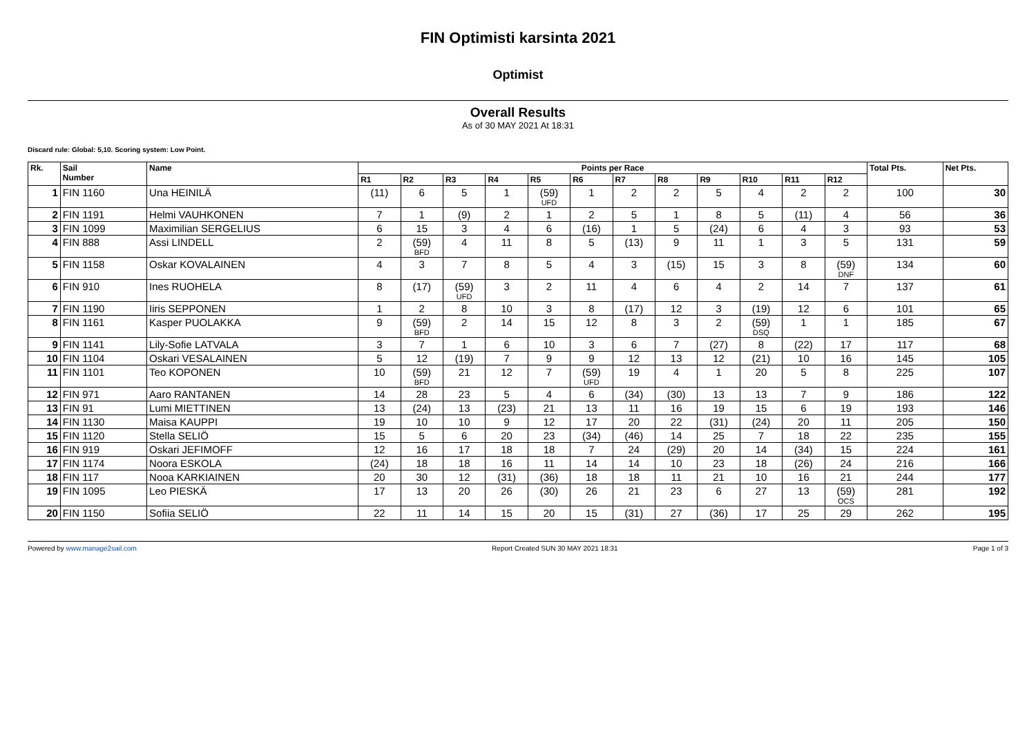FIN Optimisti karsinta 2021
Optimist
Overall Results
As of 30 MAY 2021 At 18:31
Discard rule: Global: 5,10. Scoring system: Low Point.
| Rk. | Sail Number | Name | Points per Race | | | | | | | | | | | | Total Pts. | Net Pts. |
| --- | --- | --- | --- | --- | --- | --- | --- | --- | --- | --- | --- | --- | --- | --- | --- | --- |
| | | | R1 | R2 | R3 | R4 | R5 | R6 | R7 | R8 | R9 | R10 | R11 | R12 | | |
| 1 | FIN 1160 | Una HEINILÄ | (11) | 6 | 5 | 1 | (59) UFD | 1 | 2 | 2 | 5 | 4 | 2 | 2 | 100 | 30 |
| 2 | FIN 1191 | Helmi VAUHKONEN | 7 | 1 | (9) | 2 | 1 | 2 | 5 | 1 | 8 | 5 | (11) | 4 | 56 | 36 |
| 3 | FIN 1099 | Maximilian SERGELIUS | 6 | 15 | 3 | 4 | 6 | (16) | 1 | 5 | (24) | 6 | 4 | 3 | 93 | 53 |
| 4 | FIN 888 | Assi LINDELL | 2 | (59) BFD | 4 | 11 | 8 | 5 | (13) | 9 | 11 | 1 | 3 | 5 | 131 | 59 |
| 5 | FIN 1158 | Oskar KOVALAINEN | 4 | 3 | 7 | 8 | 5 | 4 | 3 | (15) | 15 | 3 | 8 | (59) DNF | 134 | 60 |
| 6 | FIN 910 | Ines RUOHELA | 8 | (17) | (59) UFD | 3 | 2 | 11 | 4 | 6 | 4 | 2 | 14 | 7 | 137 | 61 |
| 7 | FIN 1190 | Iiris SEPPONEN | 1 | 2 | 8 | 10 | 3 | 8 | (17) | 12 | 3 | (19) | 12 | 6 | 101 | 65 |
| 8 | FIN 1161 | Kasper PUOLAKKA | 9 | (59) BFD | 2 | 14 | 15 | 12 | 8 | 3 | 2 | (59) DSQ | 1 | 1 | 185 | 67 |
| 9 | FIN 1141 | Lily-Sofie LATVALA | 3 | 7 | 1 | 6 | 10 | 3 | 6 | 7 | (27) | 8 | (22) | 17 | 117 | 68 |
| 10 | FIN 1104 | Oskari VESALAINEN | 5 | 12 | (19) | 7 | 9 | 9 | 12 | 13 | 12 | (21) | 10 | 16 | 145 | 105 |
| 11 | FIN 1101 | Teo KOPONEN | 10 | (59) BFD | 21 | 12 | 7 | (59) UFD | 19 | 4 | 1 | 20 | 5 | 8 | 225 | 107 |
| 12 | FIN 971 | Aaro RANTANEN | 14 | 28 | 23 | 5 | 4 | 6 | (34) | (30) | 13 | 13 | 7 | 9 | 186 | 122 |
| 13 | FIN 91 | Lumi MIETTINEN | 13 | (24) | 13 | (23) | 21 | 13 | 11 | 16 | 19 | 15 | 6 | 19 | 193 | 146 |
| 14 | FIN 1130 | Maisa KAUPPI | 19 | 10 | 10 | 9 | 12 | 17 | 20 | 22 | (31) | (24) | 20 | 11 | 205 | 150 |
| 15 | FIN 1120 | Stella SELIÖ | 15 | 5 | 6 | 20 | 23 | (34) | (46) | 14 | 25 | 7 | 18 | 22 | 235 | 155 |
| 16 | FIN 919 | Oskari JEFIMOFF | 12 | 16 | 17 | 18 | 18 | 7 | 24 | (29) | 20 | 14 | (34) | 15 | 224 | 161 |
| 17 | FIN 1174 | Noora ESKOLA | (24) | 18 | 18 | 16 | 11 | 14 | 14 | 10 | 23 | 18 | (26) | 24 | 216 | 166 |
| 18 | FIN 117 | Nooa KARKIAINEN | 20 | 30 | 12 | (31) | (36) | 18 | 18 | 11 | 21 | 10 | 16 | 21 | 244 | 177 |
| 19 | FIN 1095 | Leo PIESKÄ | 17 | 13 | 20 | 26 | (30) | 26 | 21 | 23 | 6 | 27 | 13 | (59) OCS | 281 | 192 |
| 20 | FIN 1150 | Sofiia SELIÖ | 22 | 11 | 14 | 15 | 20 | 15 | (31) | 27 | (36) | 17 | 25 | 29 | 262 | 195 |
Powered by www.manage2sail.com Report Created SUN 30 MAY 2021 18:31 Page 1 of 3